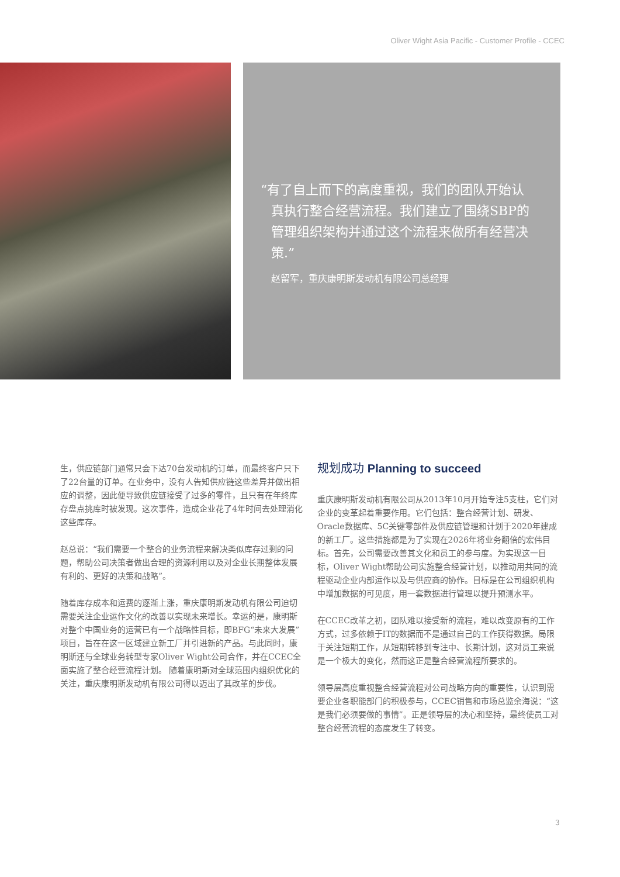Oliver Wight Asia Pacific - Customer Profile - CCEC
“有了自上而下的高度重视，我们的团队开始认真执行整合经营流程。我们建立了围绕SBP的管理组织架构并通过这个流程来做所有经营决策.”
赵留军，重庆康明斯发动机有限公司总经理
生，供应链部门通常只会下达70台发动机的订单，而最终客户只下了22台量的订单。在业务中，没有人告知供应链这些差异并做出相应的调整，因此便导致供应链接受了过多的零件，且只有在年终库存盘点挑库时被发现。这次事件，造成企业花了4年时间去处理消化这些库存。
赵总说：“我们需要一个整合的业务流程来解决类似库存过剩的问题，帮助公司决策者做出合理的资源利用以及对企业长期整体发展有利的、更好的决策和战略”。
随着库存成本和运费的逐渐上涨，重庆康明斯发动机有限公司迫切需要关注企业运作文化的改善以实现未来增长。幸运的是，康明斯对整个中国业务的运营已有一个战略性目标，即BFG“未来大发展”项目，旨在在这一区域建立新工厂并引进新的产品。与此同时，康明斯还与全球业务转型专家Oliver Wight公司合作，并在CCEC全面实施了整合经营流程计划。 随着康明斯对全球范围内组织优化的关注，重庆康明斯发动机有限公司得以迈出了其改革的步伐。
规划成功 Planning to succeed
重庆康明斯发动机有限公司从2013年10月开始专注5支柱，它们对企业的变革起着重要作用。它们包括：整合经营计划、研发、Oracle数据库、5C关键零部件及供应链管理和计划于2020年建成的新工厂。这些措施都是为了实现在2026年将业务翻倍的宏伟目标。首先，公司需要改善其文化和员工的参与度。为实现这一目标，Oliver Wight帮助公司实施整合经营计划，以推动用共同的流程驱动企业内部运作以及与供应商的协作。目标是在公司组织机构中增加数据的可见度，用一套数据进行管理以提升预测水平。
在CCEC改革之初，团队难以接受新的流程，难以改变原有的工作方式，过多依赖于IT的数据而不是通过自己的工作获得数据。局限于关注短期工作，从短期转移到专注中、长期计划，这对员工来说是一个极大的变化，然而这正是整合经营流程所要求的。
领导层高度重视整合经营流程对公司战略方向的重要性，认识到需要企业各职能部门的积极参与，CCEC销售和市场总监余海说：“这是我们必须要做的事情”。正是领导层的决心和坚持，最终使员工对整合经营流程的态度发生了转变。
3